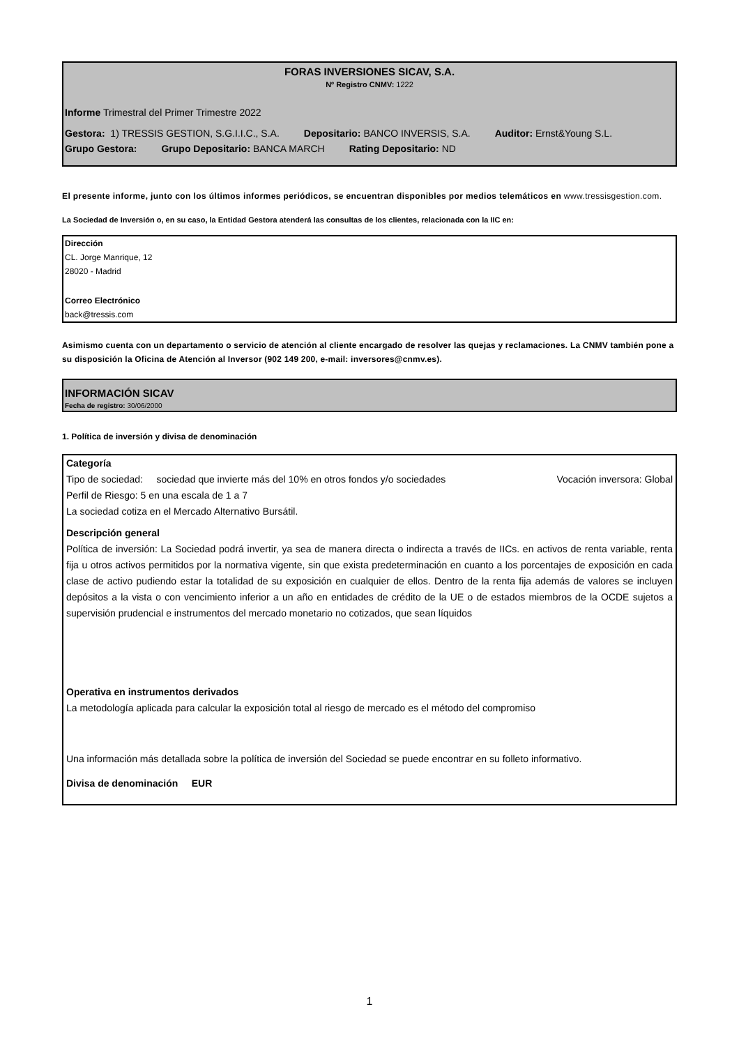FORAS INVERSIONES SICAV, S.A.
Nº Registro CNMV: 1222
Informe Trimestral del Primer Trimestre 2022
Gestora: 1) TRESSIS GESTION, S.G.I.I.C., S.A. Depositario: BANCO INVERSIS, S.A. Auditor: Ernst&Young S.L.
Grupo Gestora: Grupo Depositario: BANCA MARCH Rating Depositario: ND
El presente informe, junto con los últimos informes periódicos, se encuentran disponibles por medios telemáticos en www.tressisgestion.com.
La Sociedad de Inversión o, en su caso, la Entidad Gestora atenderá las consultas de los clientes, relacionada con la IIC en:
Dirección
CL. Jorge Manrique, 12
28020 - Madrid
Correo Electrónico
back@tressis.com
Asimismo cuenta con un departamento o servicio de atención al cliente encargado de resolver las quejas y reclamaciones. La CNMV también pone a su disposición la Oficina de Atención al Inversor (902 149 200, e-mail: inversores@cnmv.es).
INFORMACIÓN SICAV
Fecha de registro: 30/06/2000
1. Política de inversión y divisa de denominación
Categoría
Tipo de sociedad: sociedad que invierte más del 10% en otros fondos y/o sociedades Vocación inversora: Global
Perfil de Riesgo: 5 en una escala de 1 a 7
La sociedad cotiza en el Mercado Alternativo Bursátil.
Descripción general
Política de inversión: La Sociedad podrá invertir, ya sea de manera directa o indirecta a través de IICs. en activos de renta variable, renta fija u otros activos permitidos por la normativa vigente, sin que exista predeterminación en cuanto a los porcentajes de exposición en cada clase de activo pudiendo estar la totalidad de su exposición en cualquier de ellos. Dentro de la renta fija además de valores se incluyen depósitos a la vista o con vencimiento inferior a un año en entidades de crédito de la UE o de estados miembros de la OCDE sujetos a supervisión prudencial e instrumentos del mercado monetario no cotizados, que sean líquidos
Operativa en instrumentos derivados
La metodología aplicada para calcular la exposición total al riesgo de mercado es el método del compromiso
Una información más detallada sobre la política de inversión del Sociedad se puede encontrar en su folleto informativo.
Divisa de denominación EUR
1